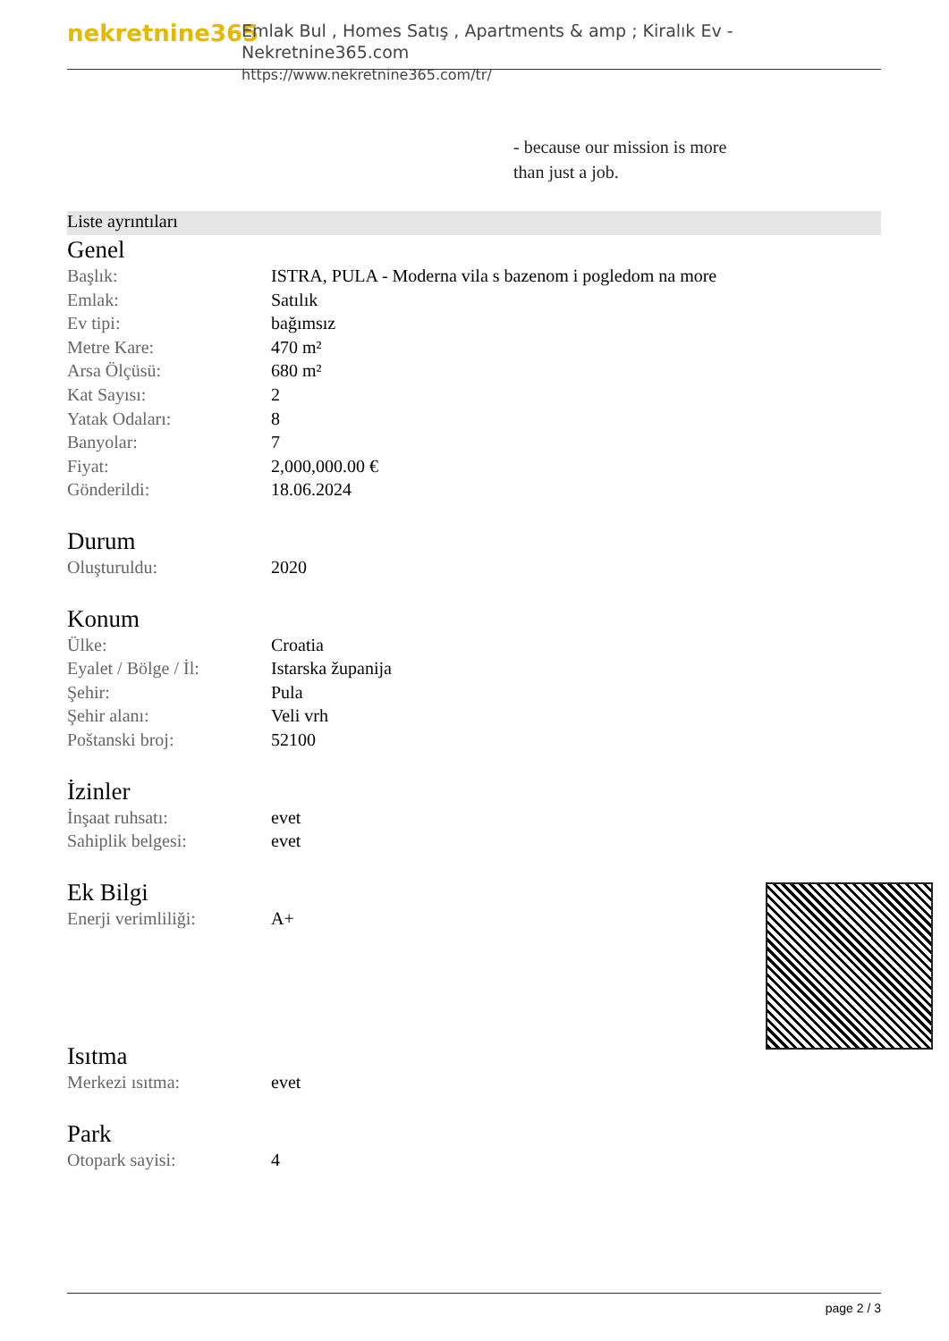nekretnine365
Emlak Bul , Homes Satış , Apartments & amp ; Kiralık Ev - Nekretnine365.com
https://www.nekretnine365.com/tr/
- because our mission is more
than just a job.
Liste ayrıntıları
Genel
| Başlık: | ISTRA, PULA - Moderna vila s bazenom i pogledom na more |
| Emlak: | Satılık |
| Ev tipi: | bağımsız |
| Metre Kare: | 470 m² |
| Arsa Ölçüsü: | 680 m² |
| Kat Sayısı: | 2 |
| Yatak Odaları: | 8 |
| Banyolar: | 7 |
| Fiyat: | 2,000,000.00 € |
| Gönderildi: | 18.06.2024 |
Durum
| Oluşturuldu: | 2020 |
Konum
| Ülke: | Croatia |
| Eyalet / Bölge / İl: | Istarska županija |
| Şehir: | Pula |
| Şehir alanı: | Veli vrh |
| Poštanski broj: | 52100 |
İzinler
| İnşaat ruhsatı: | evet |
| Sahiplik belgesi: | evet |
Ek Bilgi
| Enerji verimliliği: | A+ |
Isıtma
| Merkezi ısıtma: | evet |
Park
| Otopark sayisi: | 4 |
page 2 / 3